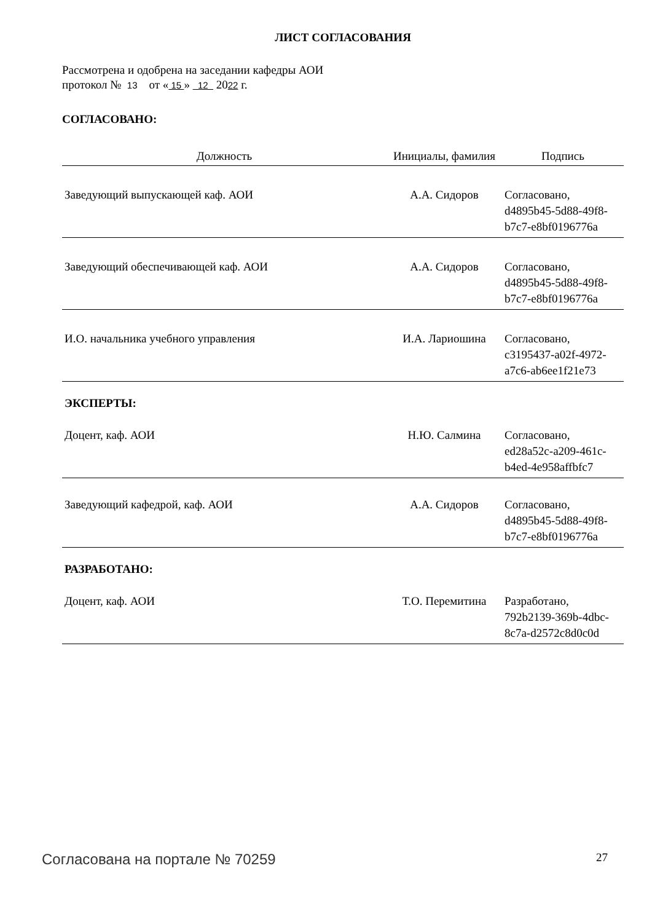ЛИСТ СОГЛАСОВАНИЯ
Рассмотрена и одобрена на заседании кафедры АОИ
протокол № 13 от « 15 » 12 2022 г.
СОГЛАСОВАНО:
| Должность | Инициалы, фамилия | Подпись |
| --- | --- | --- |
| Заведующий выпускающей каф. АОИ | А.А. Сидоров | Согласовано, d4895b45-5d88-49f8- b7c7-e8bf0196776a |
| Заведующий обеспечивающей каф. АОИ | А.А. Сидоров | Согласовано, d4895b45-5d88-49f8- b7c7-e8bf0196776a |
| И.О. начальника учебного управления | И.А. Лариошина | Согласовано, c3195437-a02f-4972- a7c6-ab6ee1f21e73 |
ЭКСПЕРТЫ:
| Доцент, каф. АОИ | Н.Ю. Салмина | Согласовано, ed28a52c-a209-461c- b4ed-4e958affbfc7 |
| Заведующий кафедрой, каф. АОИ | А.А. Сидоров | Согласовано, d4895b45-5d88-49f8- b7c7-e8bf0196776a |
РАЗРАБОТАНО:
| Доцент, каф. АОИ | Т.О. Перемитина | Разработано, 792b2139-369b-4dbc- 8c7a-d2572c8d0c0d |
Согласована на портале № 70259 27